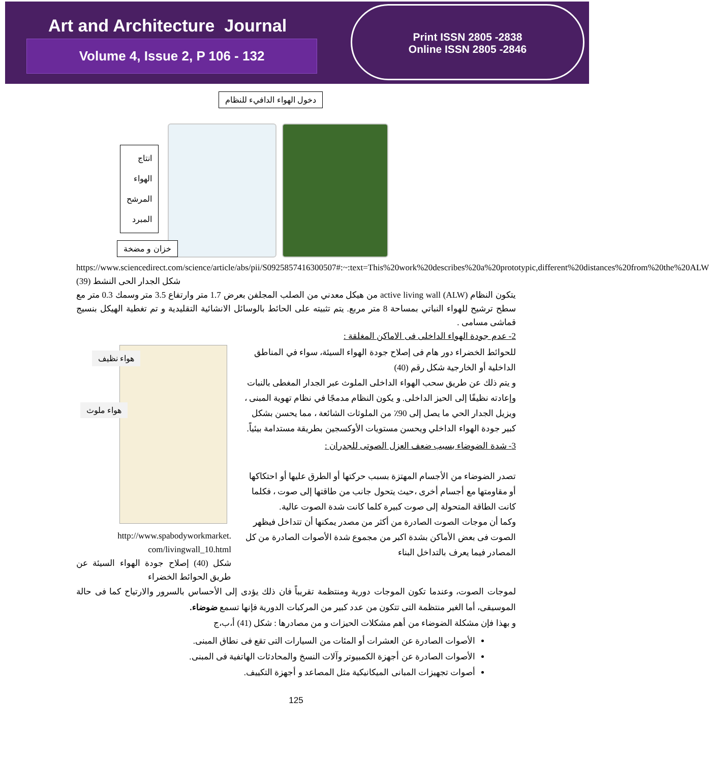Art and Architecture Journal
Volume 4, Issue 2, P 106 - 132
Print ISSN 2805 -2838
Online ISSN 2805 -2846
دخول الهواء الدافيء للنظام
انتاج
الهواء
المرشح
المبرد
خزان و مضخة
https://www.sciencedirect.com/science/article/abs/pii/S0925857416300507#:~:text=This%20work%20describes%20a%20prototypic,different%20distances%20from%20the%20ALW
شكل الجدار الحى النشط (39)
يتكون النظام active living wall (ALW) من هيكل معدني من الصلب المجلفن بعرض 1.7 متر وارتفاع 3.5 متر وسمك 0.3 متر مع سطح ترشيح للهواء النباتي بمساحة 8 متر مربع. يتم تثبيته على الحائط بالوسائل الانشائية التقليدية و تم تغطية الهيكل بنسيج قماشى مسامى .
2- عدم جودة الهواء الداخلى فى الاماكن المغلقة :
هواء نظيف
هواء ملوث
http://www.spabodyworkmarket.
com/livingwall_10.html
شكل (40) إصلاح جودة الهواء السيئة عن طريق الحوائط الخضراء
للحوائط الخضراء دور هام فى إصلاح جودة الهواء السيئة، سواء في المناطق الداخلية أو الخارجية شكل رقم (40)
و يتم ذلك عن طريق سحب الهواء الداخلى الملوث عبر الجدار المغطى بالنبات وإعادته نظيفًا إلى الحيز الداخلى. و يكون النظام مدمجًا في نظام تهوية المبنى ، ويزيل الجدار الحي ما يصل إلى 90٪ من الملوثات الشائعة ، مما يحسن بشكل كبير جودة الهواء الداخلي ويحسن مستويات الأوكسجين بطريقة مستدامة بيئياً.
3- شدة الضوضاء بسبب ضعف العزل الصوتى للجدران :
تصدر الضوضاء من الأجسام المهتزة بسبب حركتها أو الطرق عليها أو احتكاكها أو مقاومتها مع أجسام أخرى ،حيث يتحول جانب من طاقتها إلى صوت ، فكلما كانت الطاقة المتحولة إلى صوت كبيرة كلما كانت شدة الصوت عالية.
وكما أن موجات الصوت الصادرة من أكثر من مصدر يمكنها أن تتداخل فيظهر الصوت فى بعض الأماكن بشدة اكبر من مجموع شدة الأصوات الصادرة من كل المصادر فيما يعرف بالتداخل البناء
لموجات الصوت، وعندما تكون الموجات دورية ومنتظمة تقريباً فان ذلك يؤدى إلى الأحساس بالسرور والارتياح كما فى حالة الموسيقى، أما الغير منتظمة التى تتكون من عدد كبير من المركبات الدورية فإنها تسمع ضوضاء.
و بهذا فإن مشكلة الضوضاء من أهم مشكلات الحيزات و من مصادرها : شكل (41) أ،ب،ج
الأصوات الصادرة عن العشرات أو المئات من السيارات التى تقع فى نطاق المبنى.
الأصوات الصادرة عن أجهزة الكمبيوتر وآلات النسخ والمحادثات الهاتفية فى المبنى.
أصوات تجهيزات المبانى الميكانيكية مثل المصاعد و أجهزة التكييف.
125